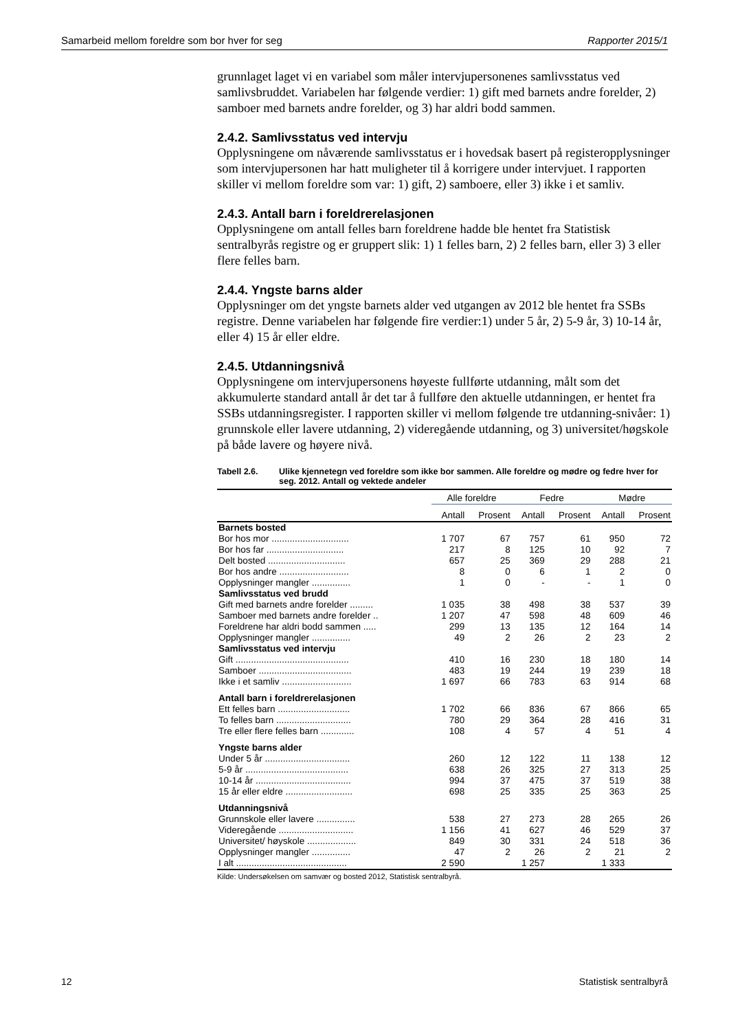Samarbeid mellom foreldre som bor hver for seg Rapporter 2015/1
grunnlaget laget vi en variabel som måler intervjupersonenes samlivsstatus ved samlivsbruddet. Variabelen har følgende verdier: 1) gift med barnets andre forelder, 2) samboer med barnets andre forelder, og 3) har aldri bodd sammen.
2.4.2. Samlivsstatus ved intervju
Opplysningene om nåværende samlivsstatus er i hovedsak basert på registeropplysninger som intervjupersonen har hatt muligheter til å korrigere under intervjuet. I rapporten skiller vi mellom foreldre som var: 1) gift, 2) samboere, eller 3) ikke i et samliv.
2.4.3. Antall barn i foreldrerelasjonen
Opplysningene om antall felles barn foreldrene hadde ble hentet fra Statistisk sentralbyrås registre og er gruppert slik: 1) 1 felles barn, 2) 2 felles barn, eller 3) 3 eller flere felles barn.
2.4.4. Yngste barns alder
Opplysninger om det yngste barnets alder ved utgangen av 2012 ble hentet fra SSBs registre. Denne variabelen har følgende fire verdier:1) under 5 år, 2) 5-9 år, 3) 10-14 år, eller 4) 15 år eller eldre.
2.4.5. Utdanningsnivå
Opplysningene om intervjupersonens høyeste fullførte utdanning, målt som det akkumulerte standard antall år det tar å fullføre den aktuelle utdanningen, er hentet fra SSBs utdanningsregister. I rapporten skiller vi mellom følgende tre utdanning-snivåer: 1) grunnskole eller lavere utdanning, 2) videregående utdanning, og 3) universitet/høgskole på både lavere og høyere nivå.
Tabell 2.6. Ulike kjennetegn ved foreldre som ikke bor sammen. Alle foreldre og mødre og fedre hver for seg. 2012. Antall og vektede andeler
| | Alle foreldre | | Fedre | | Mødre | |
| --- | --- | --- | --- | --- | --- | --- |
| | Antall | Prosent | Antall | Prosent | Antall | Prosent |
| Barnets bosted | | | | | | |
| Bor hos mor .............................. | 1 707 | 67 | 757 | 61 | 950 | 72 |
| Bor hos far .............................. | 217 | 8 | 125 | 10 | 92 | 7 |
| Delt bosted .............................. | 657 | 25 | 369 | 29 | 288 | 21 |
| Bor hos andre ........................... | 8 | 0 | 6 | 1 | 2 | 0 |
| Opplysninger mangler ............... | 1 | 0 | - | - | 1 | 0 |
| Samlivsstatus ved brudd | | | | | | |
| Gift med barnets andre forelder ......... | 1 035 | 38 | 498 | 38 | 537 | 39 |
| Samboer med barnets andre forelder .. | 1 207 | 47 | 598 | 48 | 609 | 46 |
| Foreldrene har aldri bodd sammen ..... | 299 | 13 | 135 | 12 | 164 | 14 |
| Opplysninger mangler ............... | 49 | 2 | 26 | 2 | 23 | 2 |
| Samlivsstatus ved intervju | | | | | | |
| Gift ............................................ | 410 | 16 | 230 | 18 | 180 | 14 |
| Samboer .................................... | 483 | 19 | 244 | 19 | 239 | 18 |
| Ikke i et samliv ........................... | 1 697 | 66 | 783 | 63 | 914 | 68 |
| Antall barn i foreldrerelasjonen | | | | | | |
| Ett felles barn ............................ | 1 702 | 66 | 836 | 67 | 866 | 65 |
| To felles barn ............................. | 780 | 29 | 364 | 28 | 416 | 31 |
| Tre eller flere felles barn ............. | 108 | 4 | 57 | 4 | 51 | 4 |
| Yngste barns alder | | | | | | |
| Under 5 år ................................. | 260 | 12 | 122 | 11 | 138 | 12 |
| 5-9 år ........................................ | 638 | 26 | 325 | 27 | 313 | 25 |
| 10-14 år ..................................... | 994 | 37 | 475 | 37 | 519 | 38 |
| 15 år eller eldre .......................... | 698 | 25 | 335 | 25 | 363 | 25 |
| Utdanningsnivå | | | | | | |
| Grunnskole eller lavere ............... | 538 | 27 | 273 | 28 | 265 | 26 |
| Videregående ............................. | 1 156 | 41 | 627 | 46 | 529 | 37 |
| Universitet/ høyskole ................... | 849 | 30 | 331 | 24 | 518 | 36 |
| Opplysninger mangler ............... | 47 | 2 | 26 | 2 | 21 | 2 |
| I alt ........................................... | 2 590 | | 1 257 | | 1 333 | |
Kilde: Undersøkelsen om samvær og bosted 2012, Statistisk sentralbyrå.
12 Statistisk sentralbyrå